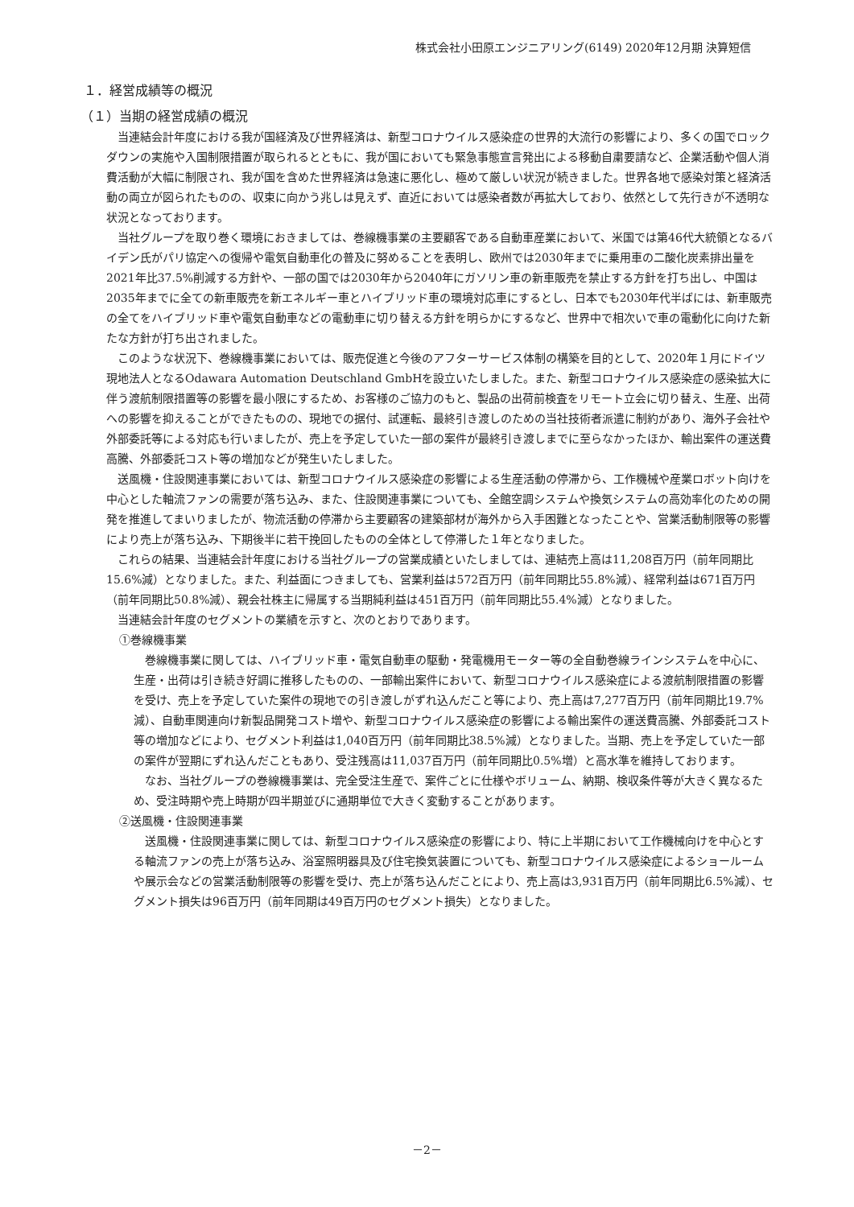株式会社小田原エンジニアリング(6149) 2020年12月期 決算短信
１．経営成績等の概況
（１）当期の経営成績の概況
当連結会計年度における我が国経済及び世界経済は、新型コロナウイルス感染症の世界的大流行の影響により、多くの国でロックダウンの実施や入国制限措置が取られるとともに、我が国においても緊急事態宣言発出による移動自粛要請など、企業活動や個人消費活動が大幅に制限され、我が国を含めた世界経済は急速に悪化し、極めて厳しい状況が続きました。世界各地で感染対策と経済活動の両立が図られたものの、収束に向かう兆しは見えず、直近においては感染者数が再拡大しており、依然として先行きが不透明な状況となっております。
当社グループを取り巻く環境におきましては、巻線機事業の主要顧客である自動車産業において、米国では第46代大統領となるバイデン氏がパリ協定への復帰や電気自動車化の普及に努めることを表明し、欧州では2030年までに乗用車の二酸化炭素排出量を2021年比37.5%削減する方針や、一部の国では2030年から2040年にガソリン車の新車販売を禁止する方針を打ち出し、中国は2035年までに全ての新車販売を新エネルギー車とハイブリッド車の環境対応車にするとし、日本でも2030年代半ばには、新車販売の全てをハイブリッド車や電気自動車などの電動車に切り替える方針を明らかにするなど、世界中で相次いで車の電動化に向けた新たな方針が打ち出されました。
このような状況下、巻線機事業においては、販売促進と今後のアフターサービス体制の構築を目的として、2020年１月にドイツ現地法人となるOdawara Automation Deutschland GmbHを設立いたしました。また、新型コロナウイルス感染症の感染拡大に伴う渡航制限措置等の影響を最小限にするため、お客様のご協力のもと、製品の出荷前検査をリモート立会に切り替え、生産、出荷への影響を抑えることができたものの、現地での据付、試運転、最終引き渡しのための当社技術者派遣に制約があり、海外子会社や外部委託等による対応も行いましたが、売上を予定していた一部の案件が最終引き渡しまでに至らなかったほか、輸出案件の運送費高騰、外部委託コスト等の増加などが発生いたしました。
送風機・住設関連事業においては、新型コロナウイルス感染症の影響による生産活動の停滞から、工作機械や産業ロボット向けを中心とした軸流ファンの需要が落ち込み、また、住設関連事業についても、全館空調システムや換気システムの高効率化のための開発を推進してまいりましたが、物流活動の停滞から主要顧客の建築部材が海外から入手困難となったことや、営業活動制限等の影響により売上が落ち込み、下期後半に若干挽回したものの全体として停滞した１年となりました。
これらの結果、当連結会計年度における当社グループの営業成績といたしましては、連結売上高は11,208百万円（前年同期比15.6%減）となりました。また、利益面につきましても、営業利益は572百万円（前年同期比55.8%減）、経常利益は671百万円（前年同期比50.8%減）、親会社株主に帰属する当期純利益は451百万円（前年同期比55.4%減）となりました。
当連結会計年度のセグメントの業績を示すと、次のとおりであります。
①巻線機事業
巻線機事業に関しては、ハイブリッド車・電気自動車の駆動・発電機用モーター等の全自動巻線ラインシステムを中心に、生産・出荷は引き続き好調に推移したものの、一部輸出案件において、新型コロナウイルス感染症による渡航制限措置の影響を受け、売上を予定していた案件の現地での引き渡しがずれ込んだこと等により、売上高は7,277百万円（前年同期比19.7%減）、自動車関連向け新製品開発コスト増や、新型コロナウイルス感染症の影響による輸出案件の運送費高騰、外部委託コスト等の増加などにより、セグメント利益は1,040百万円（前年同期比38.5%減）となりました。当期、売上を予定していた一部の案件が翌期にずれ込んだこともあり、受注残高は11,037百万円（前年同期比0.5%増）と高水準を維持しております。
なお、当社グループの巻線機事業は、完全受注生産で、案件ごとに仕様やボリューム、納期、検収条件等が大きく異なるため、受注時期や売上時期が四半期並びに通期単位で大きく変動することがあります。
②送風機・住設関連事業
送風機・住設関連事業に関しては、新型コロナウイルス感染症の影響により、特に上半期において工作機械向けを中心とする軸流ファンの売上が落ち込み、浴室照明器具及び住宅換気装置についても、新型コロナウイルス感染症によるショールームや展示会などの営業活動制限等の影響を受け、売上が落ち込んだことにより、売上高は3,931百万円（前年同期比6.5%減）、セグメント損失は96百万円（前年同期は49百万円のセグメント損失）となりました。
－2－